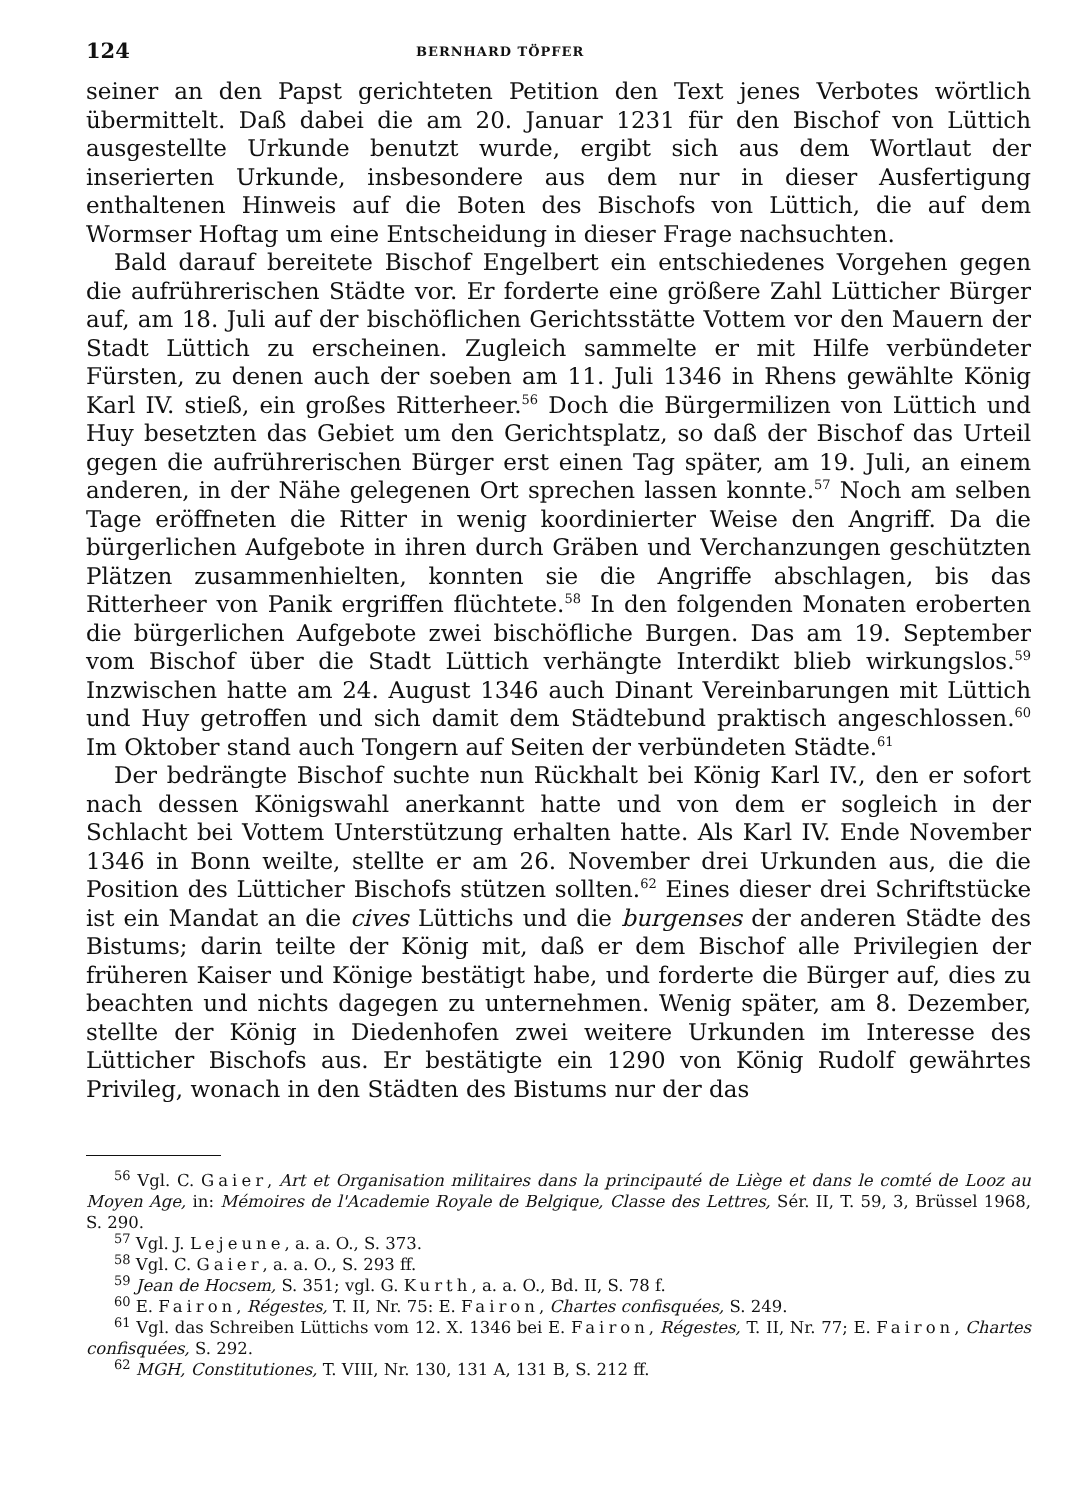124 BERNHARD TÖPFER
seiner an den Papst gerichteten Petition den Text jenes Verbotes wörtlich übermittelt. Daß dabei die am 20. Januar 1231 für den Bischof von Lüttich ausgestellte Urkunde benutzt wurde, ergibt sich aus dem Wortlaut der inserierten Urkunde, insbesondere aus dem nur in dieser Ausfertigung enthaltenen Hinweis auf die Boten des Bischofs von Lüttich, die auf dem Wormser Hoftag um eine Entscheidung in dieser Frage nachsuchten.
Bald darauf bereitete Bischof Engelbert ein entschiedenes Vorgehen gegen die aufrührerischen Städte vor. Er forderte eine größere Zahl Lütticher Bürger auf, am 18. Juli auf der bischöflichen Gerichtsstätte Vottem vor den Mauern der Stadt Lüttich zu erscheinen. Zugleich sammelte er mit Hilfe verbündeter Fürsten, zu denen auch der soeben am 11. Juli 1346 in Rhens gewählte König Karl IV. stieß, ein großes Ritterheer.<sup>56</sup> Doch die Bürgermilizen von Lüttich und Huy besetzten das Gebiet um den Gerichtsplatz, so daß der Bischof das Urteil gegen die aufrührerischen Bürger erst einen Tag später, am 19. Juli, an einem anderen, in der Nähe gelegenen Ort sprechen lassen konnte.<sup>57</sup> Noch am selben Tage eröffneten die Ritter in wenig koordinierter Weise den Angriff. Da die bürgerlichen Aufgebote in ihren durch Gräben und Verchanzungen geschützten Plätzen zusammenhielten, konnten sie die Angriffe abschlagen, bis das Ritterheer von Panik ergriffen flüchtete.<sup>58</sup> In den folgenden Monaten eroberten die bürgerlichen Aufgebote zwei bischöfliche Burgen. Das am 19. September vom Bischof über die Stadt Lüttich verhängte Interdikt blieb wirkungslos.<sup>59</sup> Inzwischen hatte am 24. August 1346 auch Dinant Vereinbarungen mit Lüttich und Huy getroffen und sich damit dem Städtebund praktisch angeschlossen.<sup>60</sup> Im Oktober stand auch Tongern auf Seiten der verbündeten Städte.<sup>61</sup>
Der bedrängte Bischof suchte nun Rückhalt bei König Karl IV., den er sofort nach dessen Königswahl anerkannt hatte und von dem er sogleich in der Schlacht bei Vottem Unterstützung erhalten hatte. Als Karl IV. Ende November 1346 in Bonn weilte, stellte er am 26. November drei Urkunden aus, die die Position des Lütticher Bischofs stützen sollten.<sup>62</sup> Eines dieser drei Schriftstücke ist ein Mandat an die cives Lüttichs und die burgenses der anderen Städte des Bistums; darin teilte der König mit, daß er dem Bischof alle Privilegien der früheren Kaiser und Könige bestätigt habe, und forderte die Bürger auf, dies zu beachten und nichts dagegen zu unternehmen. Wenig später, am 8. Dezember, stellte der König in Diedenhofen zwei weitere Urkunden im Interesse des Lütticher Bischofs aus. Er bestätigte ein 1290 von König Rudolf gewährtes Privileg, wonach in den Städten des Bistums nur der das
<sup>56</sup> Vgl. C. Gaier, Art et Organisation militaires dans la principauté de Liège et dans le comté de Looz au Moyen Age, in: Mémoires de l'Academie Royale de Belgique, Classe des Lettres, Sér. II, T. 59, 3, Brüssel 1968, S. 290.
<sup>57</sup> Vgl. J. Lejeune, a. a. O., S. 373.
<sup>58</sup> Vgl. C. Gaier, a. a. O., S. 293 ff.
<sup>59</sup> Jean de Hocsem, S. 351; vgl. G. Kurth, a. a. O., Bd. II, S. 78 f.
<sup>60</sup> E. Fairon, Régestes, T. II, Nr. 75: E. Fairon, Chartes confisquées, S. 249.
<sup>61</sup> Vgl. das Schreiben Lüttichs vom 12. X. 1346 bei E. Fairon, Régestes, T. II, Nr. 77; E. Fairon, Chartes confisquées, S. 292.
<sup>62</sup> MGH, Constitutiones, T. VIII, Nr. 130, 131 A, 131 B, S. 212 ff.